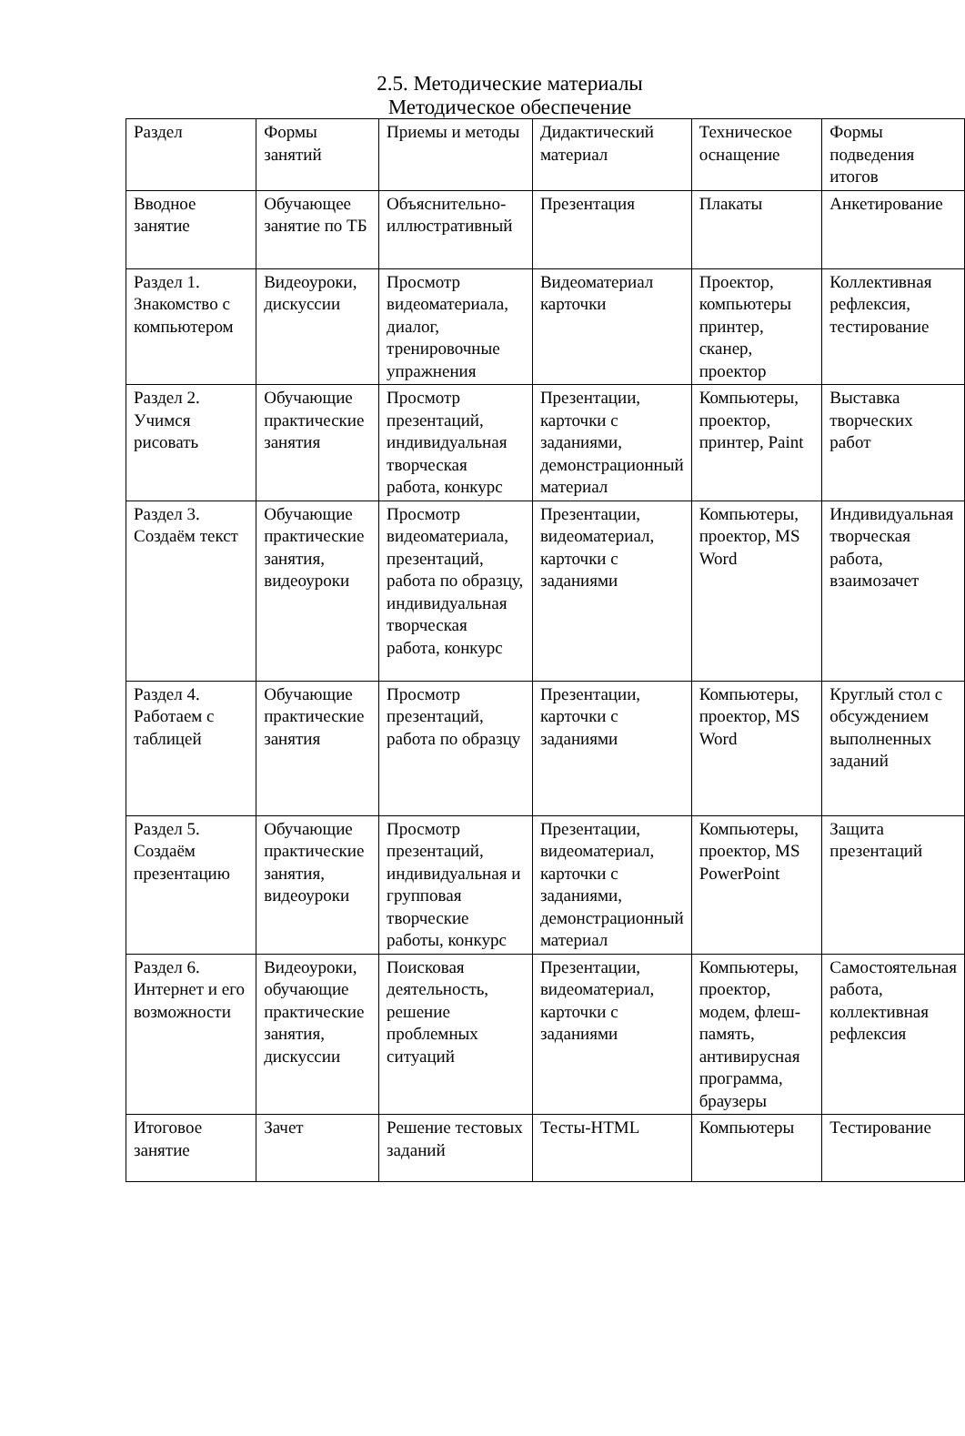2.5. Методические материалы
Методическое обеспечение
| Раздел | Формы занятий | Приемы и методы | Дидактический материал | Техническое оснащение | Формы подведения итогов |
| Вводное занятие | Обучающее занятие по ТБ | Объяснительно-иллюстративный | Презентация | Плакаты | Анкетирование |
| Раздел 1. Знакомство с компьютером | Видеоуроки, дискуссии | Просмотр видеоматериала, диалог, тренировочные упражнения | Видеоматериал карточки | Проектор, компьютеры принтер, сканер, проектор | Коллективная рефлексия, тестирование |
| Раздел 2. Учимся рисовать | Обучающие практические занятия | Просмотр презентаций, индивидуальная творческая работа, конкурс | Презентации, карточки с заданиями, демонстрационный материал | Компьютеры, проектор, принтер, Paint | Выставка творческих работ |
| Раздел 3. Создаём текст | Обучающие практические занятия, видеоуроки | Просмотр видеоматериала, презентаций, работа по образцу, индивидуальная творческая работа, конкурс | Презентации, видеоматериал, карточки с заданиями | Компьютеры, проектор, MS Word | Индивидуальная творческая работа, взаимозачет |
| Раздел 4. Работаем с таблицей | Обучающие практические занятия | Просмотр презентаций, работа по образцу | Презентации, карточки с заданиями | Компьютеры, проектор, MS Word | Круглый стол с обсуждением выполненных заданий |
| Раздел 5. Создаём презентацию | Обучающие практические занятия, видеоуроки | Просмотр презентаций, индивидуальная и групповая творческие работы, конкурс | Презентации, видеоматериал, карточки с заданиями, демонстрационный материал | Компьютеры, проектор, MS PowerPoint | Защита презентаций |
| Раздел 6. Интернет и его возможности | Видеоуроки, обучающие практические занятия, дискуссии | Поисковая деятельность, решение проблемных ситуаций | Презентации, видеоматериал, карточки с заданиями | Компьютеры, проектор, модем, флеш-память, антивирусная программа, браузеры | Самостоятельная работа, коллективная рефлексия |
| Итоговое занятие | Зачет | Решение тестовых заданий | Тесты-HTML | Компьютеры | Тестирование |